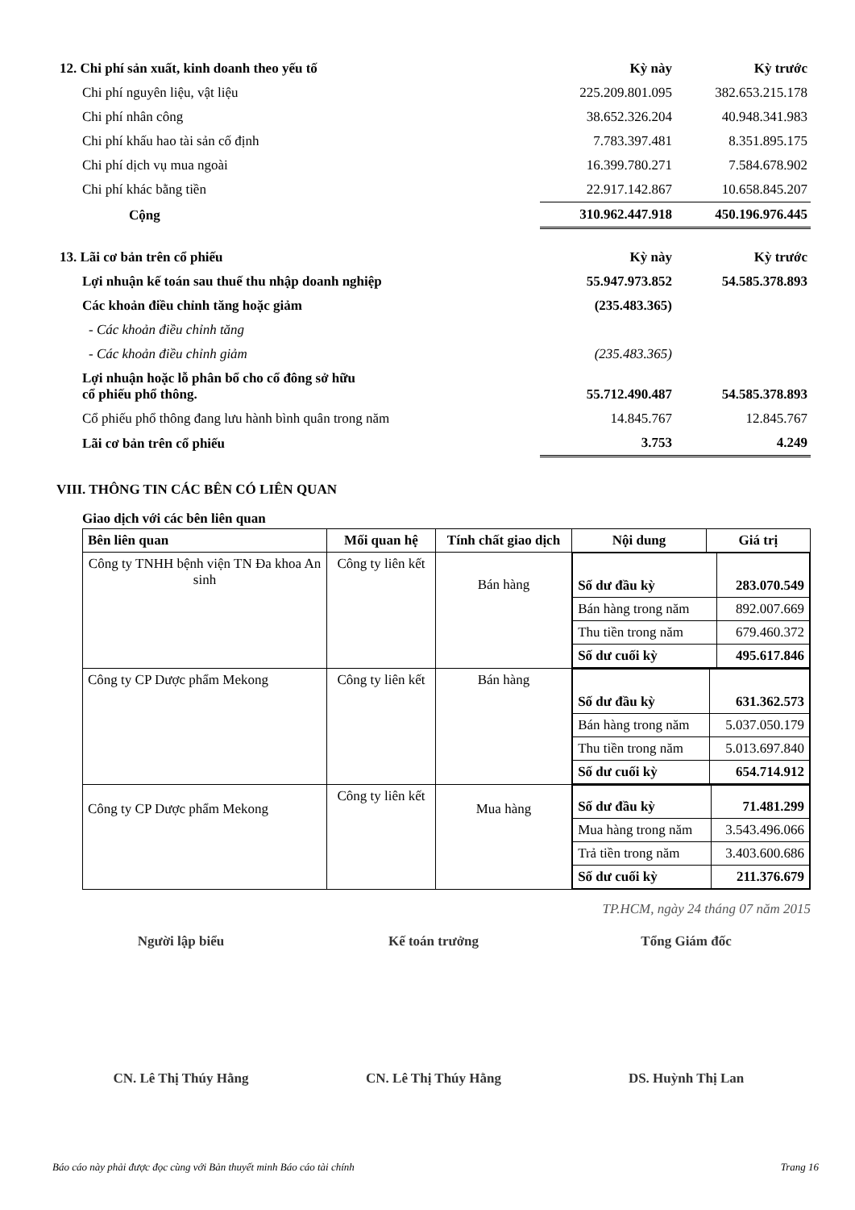| 12. Chi phí sản xuất, kinh doanh theo yếu tố | Kỳ này | Kỳ trước |
| Chi phí nguyên liệu, vật liệu | 225.209.801.095 | 382.653.215.178 |
| Chi phí nhân công | 38.652.326.204 | 40.948.341.983 |
| Chi phí khấu hao tài sản cố định | 7.783.397.481 | 8.351.895.175 |
| Chi phí dịch vụ mua ngoài | 16.399.780.271 | 7.584.678.902 |
| Chi phí khác bằng tiền | 22.917.142.867 | 10.658.845.207 |
| Cộng | 310.962.447.918 | 450.196.976.445 |
| 13. Lãi cơ bản trên cổ phiếu | Kỳ này | Kỳ trước |
| Lợi nhuận kế toán sau thuế thu nhập doanh nghiệp | 55.947.973.852 | 54.585.378.893 |
| Các khoản điều chỉnh tăng hoặc giảm | (235.483.365) | |
| - Các khoản điều chỉnh tăng | | |
| - Các khoản điều chỉnh giảm | (235.483.365) | |
| Lợi nhuận hoặc lỗ phân bổ cho cổ đông sở hữu cổ phiếu phổ thông. | 55.712.490.487 | 54.585.378.893 |
| Cổ phiếu phổ thông đang lưu hành bình quân trong năm | 14.845.767 | 12.845.767 |
| Lãi cơ bản trên cổ phiếu | 3.753 | 4.249 |
VIII. THÔNG TIN CÁC BÊN CÓ LIÊN QUAN
Giao dịch với các bên liên quan
| Bên liên quan | Mối quan hệ | Tính chất giao dịch | Nội dung | Giá trị |
| --- | --- | --- | --- | --- |
| Công ty TNHH bệnh viện TN Đa khoa An sinh | Công ty liên kết | Bán hàng | / Số dư đầu kỳ / 283.070.549 / / Bán hàng trong năm / 892.007.669 / / Thu tiền trong năm / 679.460.372 / / Số dư cuối kỳ / 495.617.846 / | |
| Công ty CP Dược phẩm Mekong | Công ty liên kết | Bán hàng | / Số dư đầu kỳ / 631.362.573 / / Bán hàng trong năm / 5.037.050.179 / / Thu tiền trong năm / 5.013.697.840 / / Số dư cuối kỳ / 654.714.912 / | |
| Công ty CP Dược phẩm Mekong | Công ty liên kết | Mua hàng | / Số dư đầu kỳ / 71.481.299 / / Mua hàng trong năm / 3.543.496.066 / / Trả tiền trong năm / 3.403.600.686 / / Số dư cuối kỳ / 211.376.679 / | |
TP.HCM, ngày 24 tháng 07 năm 2015
Người lập biểu Kế toán trưởng Tổng Giám đốc
CN. Lê Thị Thúy Hằng CN. Lê Thị Thúy Hằng DS. Huỳnh Thị Lan
Báo cáo này phải được đọc cùng với Bản thuyết minh Báo cáo tài chính Trang 16